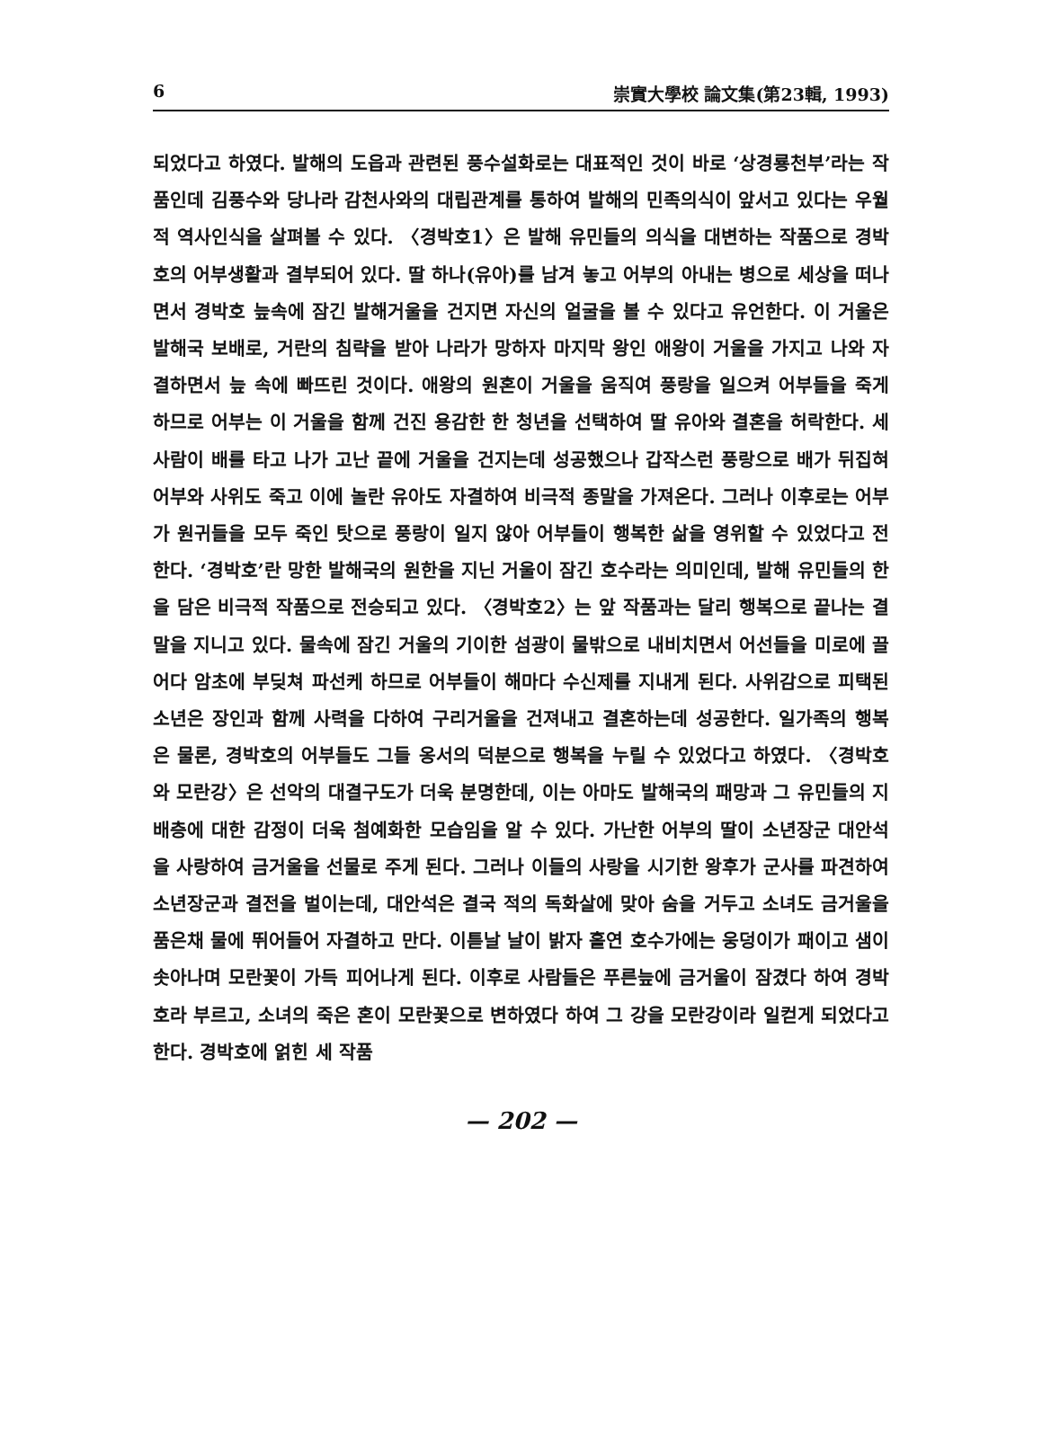6 崇實大學校 論文集(第23輯, 1993)
되었다고 하였다. 발해의 도읍과 관련된 풍수설화로는 대표적인 것이 바로 ‘상경룡천부’라는 작품인데 김풍수와 당나라 감천사와의 대립관계를 통하여 발해의 민족의식이 앞서고 있다는 우월적 역사인식을 살펴볼 수 있다. 〈경박호1〉은 발해 유민들의 의식을 대변하는 작품으로 경박호의 어부생활과 결부되어 있다. 딸 하나(유아)를 남겨 놓고 어부의 아내는 병으로 세상을 떠나면서 경박호 늪속에 잠긴 발해거울을 건지면 자신의 얼굴을 볼 수 있다고 유언한다. 이 거울은 발해국 보배로, 거란의 침략을 받아 나라가 망하자 마지막 왕인 애왕이 거울을 가지고 나와 자결하면서 늪 속에 빠뜨린 것이다. 애왕의 원혼이 거울을 움직여 풍랑을 일으켜 어부들을 죽게 하므로 어부는 이 거울을 함께 건진 용감한 한 청년을 선택하여 딸 유아와 결혼을 허락한다. 세 사람이 배를 타고 나가 고난 끝에 거울을 건지는데 성공했으나 갑작스런 풍랑으로 배가 뒤집혀 어부와 사위도 죽고 이에 놀란 유아도 자결하여 비극적 종말을 가져온다. 그러나 이후로는 어부가 원귀들을 모두 죽인 탓으로 풍랑이 일지 않아 어부들이 행복한 삶을 영위할 수 있었다고 전한다. ‘경박호’란 망한 발해국의 원한을 지닌 거울이 잠긴 호수라는 의미인데, 발해 유민들의 한을 담은 비극적 작품으로 전승되고 있다. 〈경박호2〉는 앞 작품과는 달리 행복으로 끝나는 결말을 지니고 있다. 물속에 잠긴 거울의 기이한 섬광이 물밖으로 내비치면서 어선들을 미로에 끌어다 암초에 부딪쳐 파선케 하므로 어부들이 해마다 수신제를 지내게 된다. 사위감으로 피택된 소년은 장인과 함께 사력을 다하여 구리거울을 건져내고 결혼하는데 성공한다. 일가족의 행복은 물론, 경박호의 어부들도 그들 옹서의 덕분으로 행복을 누릴 수 있었다고 하였다. 〈경박호와 모란강〉은 선악의 대결구도가 더욱 분명한데, 이는 아마도 발해국의 패망과 그 유민들의 지배층에 대한 감정이 더욱 첨예화한 모습임을 알 수 있다. 가난한 어부의 딸이 소년장군 대안석을 사랑하여 금거울을 선물로 주게 된다. 그러나 이들의 사랑을 시기한 왕후가 군사를 파견하여 소년장군과 결전을 벌이는데, 대안석은 결국 적의 독화살에 맞아 숨을 거두고 소녀도 금거울을 품은채 물에 뛰어들어 자결하고 만다. 이튿날 날이 밝자 홀연 호수가에는 웅덩이가 패이고 샘이 솟아나며 모란꽃이 가득 피어나게 된다. 이후로 사람들은 푸른늪에 금거울이 잠겼다 하여 경박호라 부르고, 소녀의 죽은 혼이 모란꽃으로 변하였다 하여 그 강을 모란강이라 일컫게 되었다고 한다. 경박호에 얽힌 세 작품
— 202 —